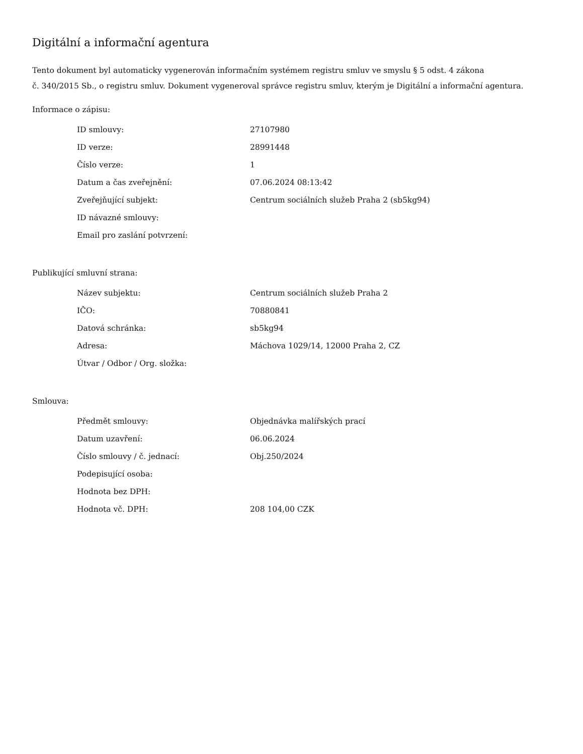Digitální a informační agentura
Tento dokument byl automaticky vygenerován informačním systémem registru smluv ve smyslu § 5 odst. 4 zákona
č. 340/2015 Sb., o registru smluv. Dokument vygeneroval správce registru smluv, kterým je Digitální a informační agentura.
Informace o zápisu:
| ID smlouvy: | 27107980 |
| ID verze: | 28991448 |
| Číslo verze: | 1 |
| Datum a čas zveřejnění: | 07.06.2024 08:13:42 |
| Zveřejňující subjekt: | Centrum sociálních služeb Praha 2 (sb5kg94) |
| ID návazné smlouvy: | |
| Email pro zaslání potvrzení: | |
Publikující smluvní strana:
| Název subjektu: | Centrum sociálních služeb Praha 2 |
| IČO: | 70880841 |
| Datová schránka: | sb5kg94 |
| Adresa: | Máchova 1029/14, 12000 Praha 2, CZ |
| Útvar / Odbor / Org. složka: | |
Smlouva:
| Předmět smlouvy: | Objednávka malířských prací |
| Datum uzavření: | 06.06.2024 |
| Číslo smlouvy / č. jednací: | Obj.250/2024 |
| Podepisující osoba: | |
| Hodnota bez DPH: | |
| Hodnota vč. DPH: | 208 104,00 CZK |